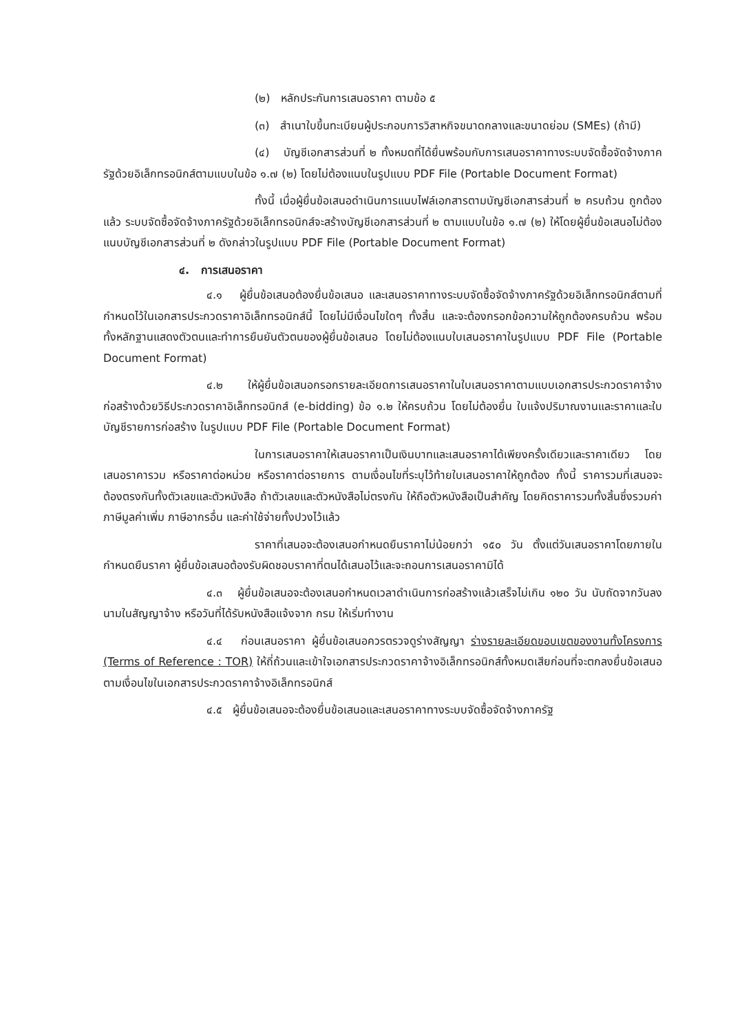(๒) หลักประกันการเสนอราคา ตามข้อ ๕
(๓) สำเนาใบขึ้นทะเบียนผู้ประกอบการวิสาหกิจขนาดกลางและขนาดย่อม (SMEs) (ถ้ามี)
(๔) บัญชีเอกสารส่วนที่ ๒ ทั้งหมดที่ได้ยื่นพร้อมกับการเสนอราคาทางระบบจัดซื้อจัดจ้างภาครัฐด้วยอิเล็กทรอนิกส์ตามแบบในข้อ ๑.๗ (๒) โดยไม่ต้องแนบในรูปแบบ PDF File (Portable Document Format)
ทั้งนี้ เมื่อผู้ยื่นข้อเสนอดำเนินการแนบไฟล์เอกสารตามบัญชีเอกสารส่วนที่ ๒ ครบถ้วน ถูกต้องแล้ว ระบบจัดซื้อจัดจ้างภาครัฐด้วยอิเล็กทรอนิกส์จะสร้างบัญชีเอกสารส่วนที่ ๒ ตามแบบในข้อ ๑.๗ (๒) ให้โดยผู้ยื่นข้อเสนอไม่ต้องแนบบัญชีเอกสารส่วนที่ ๒ ดังกล่าวในรูปแบบ PDF File (Portable Document Format)
๔. การเสนอราคา
๔.๑ ผู้ยื่นข้อเสนอต้องยื่นข้อเสนอ และเสนอราคาทางระบบจัดซื้อจัดจ้างภาครัฐด้วยอิเล็กทรอนิกส์ตามที่กำหนดไว้ในเอกสารประกวดราคาอิเล็กทรอนิกส์นี้ โดยไม่มีเงื่อนไขใดๆ ทั้งสิ้น และจะต้องกรอกข้อความให้ถูกต้องครบถ้วน พร้อมทั้งหลักฐานแสดงตัวตนและทำการยืนยันตัวตนของผู้ยื่นข้อเสนอ โดยไม่ต้องแนบใบเสนอราคาในรูปแบบ PDF File (Portable Document Format)
๔.๒ ให้ผู้ยื่นข้อเสนอกรอกรายละเอียดการเสนอราคาในใบเสนอราคาตามแบบเอกสารประกวดราคาจ้างก่อสร้างด้วยวิธีประกวดราคาอิเล็กทรอนิกส์ (e-bidding) ข้อ ๑.๒ ให้ครบถ้วน โดยไม่ต้องยื่น ใบแจ้งปริมาณงานและราคาและใบบัญชีรายการก่อสร้าง ในรูปแบบ PDF File (Portable Document Format)
ในการเสนอราคาให้เสนอราคาเป็นเงินบาทและเสนอราคาได้เพียงครั้งเดียวและราคาเดียว โดยเสนอราคารวม หรือราคาต่อหน่วย หรือราคาต่อรายการ ตามเงื่อนไขที่ระบุไว้ท้ายใบเสนอราคาให้ถูกต้อง ทั้งนี้ ราคารวมที่เสนอจะต้องตรงกันทั้งตัวเลขและตัวหนังสือ ถ้าตัวเลขและตัวหนังสือไม่ตรงกัน ให้ถือตัวหนังสือเป็นสำคัญ โดยคิดราคารวมทั้งสิ้นซึ่งรวมค่าภาษีมูลค่าเพิ่ม ภาษีอากรอื่น และค่าใช้จ่ายทั้งปวงไว้แล้ว
ราคาที่เสนอจะต้องเสนอกำหนดยืนราคาไม่น้อยกว่า ๑๕๐ วัน ตั้งแต่วันเสนอราคาโดยภายในกำหนดยืนราคา ผู้ยื่นข้อเสนอต้องรับผิดชอบราคาที่ตนได้เสนอไว้และจะถอนการเสนอราคามิได้
๔.๓ ผู้ยื่นข้อเสนอจะต้องเสนอกำหนดเวลาดำเนินการก่อสร้างแล้วเสร็จไม่เกิน ๑๒๐ วัน นับถัดจากวันลงนามในสัญญาจ้าง หรือวันที่ได้รับหนังสือแจ้งจาก กรม ให้เริ่มทำงาน
๔.๔ ก่อนเสนอราคา ผู้ยื่นข้อเสนอควรตรวจดูร่างสัญญา ร่างรายละเอียดขอบเขตของงานทั้งโครงการ (Terms of Reference : TOR) ให้ถี่ถ้วนและเข้าใจเอกสารประกวดราคาจ้างอิเล็กทรอนิกส์ทั้งหมดเสียก่อนที่จะตกลงยื่นข้อเสนอตามเงื่อนไขในเอกสารประกวดราคาจ้างอิเล็กทรอนิกส์
๔.๕ ผู้ยื่นข้อเสนอจะต้องยื่นข้อเสนอและเสนอราคาทางระบบจัดซื้อจัดจ้างภาครัฐ